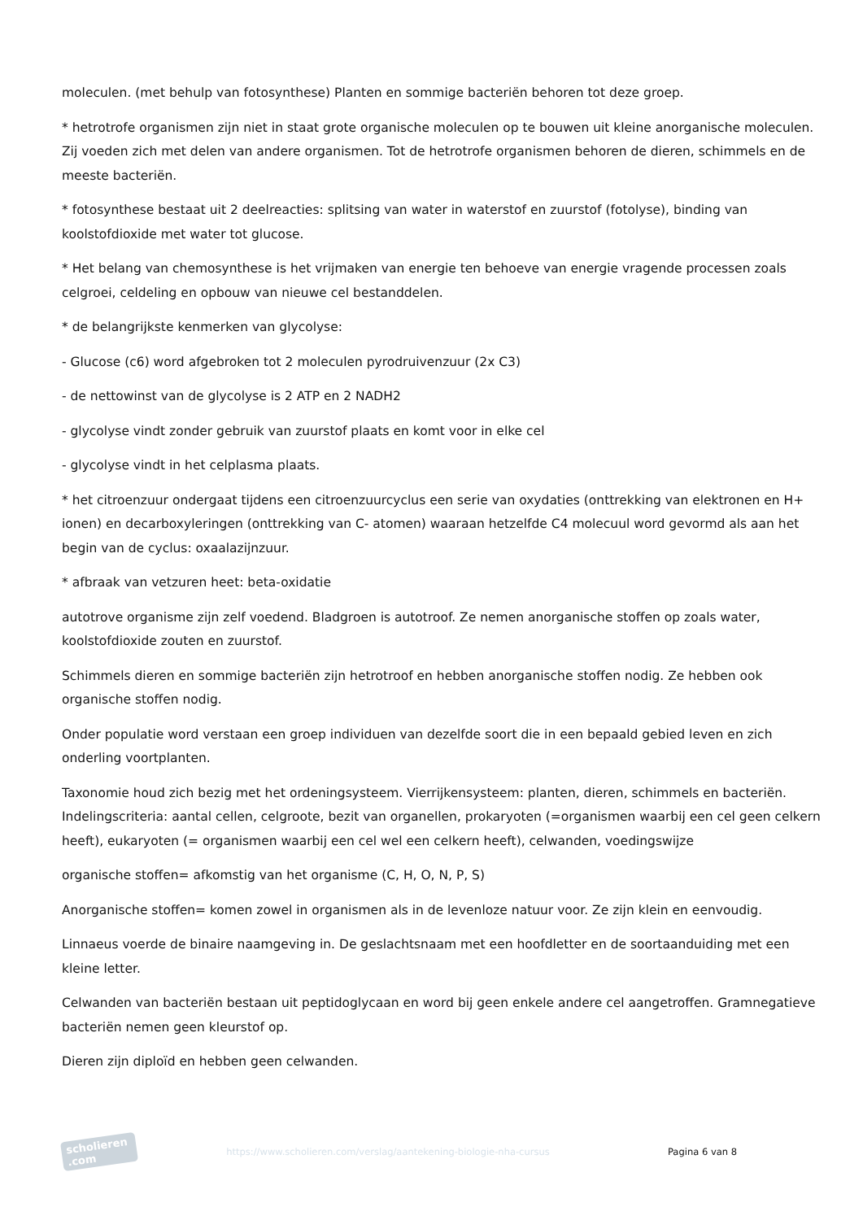moleculen. (met behulp van fotosynthese) Planten en sommige bacteriën behoren tot deze groep.
* hetrotrofe organismen zijn niet in staat grote organische moleculen op te bouwen uit kleine anorganische moleculen. Zij voeden zich met delen van andere organismen. Tot de hetrotrofe organismen behoren de dieren, schimmels en de meeste bacteriën.
* fotosynthese bestaat uit 2 deelreacties: splitsing van water in waterstof en zuurstof (fotolyse), binding van koolstofdioxide met water tot glucose.
* Het belang van chemosynthese is het vrijmaken van energie ten behoeve van energie vragende processen zoals celgroei, celdeling en opbouw van nieuwe cel bestanddelen.
* de belangrijkste kenmerken van glycolyse:
- Glucose (c6) word afgebroken tot 2 moleculen pyrodruivenzuur (2x C3)
- de nettowinst van de glycolyse is 2 ATP en 2 NADH2
- glycolyse vindt zonder gebruik van zuurstof plaats en komt voor in elke cel
- glycolyse vindt in het celplasma plaats.
* het citroenzuur ondergaat tijdens een citroenzuurcyclus een serie van oxydaties (onttrekking van elektronen en H+ ionen) en decarboxyleringen (onttrekking van C- atomen) waaraan hetzelfde C4 molecuul word gevormd als aan het begin van de cyclus: oxaalazijnzuur.
* afbraak van vetzuren heet: beta-oxidatie
autotrove organisme zijn zelf voedend. Bladgroen is autotroof. Ze nemen anorganische stoffen op zoals water, koolstofdioxide zouten en zuurstof.
Schimmels dieren en sommige bacteriën zijn hetrotroof en hebben anorganische stoffen nodig. Ze hebben ook organische stoffen nodig.
Onder populatie word verstaan een groep individuen van dezelfde soort die in een bepaald gebied leven en zich onderling voortplanten.
Taxonomie houd zich bezig met het ordeningsysteem. Vierrijkensysteem: planten, dieren, schimmels en bacteriën. Indelingscriteria: aantal cellen, celgroote, bezit van organellen, prokaryoten (=organismen waarbij een cel geen celkern heeft), eukaryoten (= organismen waarbij een cel wel een celkern heeft), celwanden, voedingswijze
organische stoffen= afkomstig van het organisme (C, H, O, N, P, S)
Anorganische stoffen= komen zowel in organismen als in de levenloze natuur voor. Ze zijn klein en eenvoudig.
Linnaeus voerde de binaire naamgeving in. De geslachtsnaam met een hoofdletter en de soortaanduiding met een kleine letter.
Celwanden van bacteriën bestaan uit peptidoglycaan en word bij geen enkele andere cel aangetroffen. Gramnegatieve bacteriën nemen geen kleurstof op.
Dieren zijn diploïd en hebben geen celwanden.
scholieren .com
https://www.scholieren.com/verslag/aantekening-biologie-nha-cursus
Pagina 6 van 8